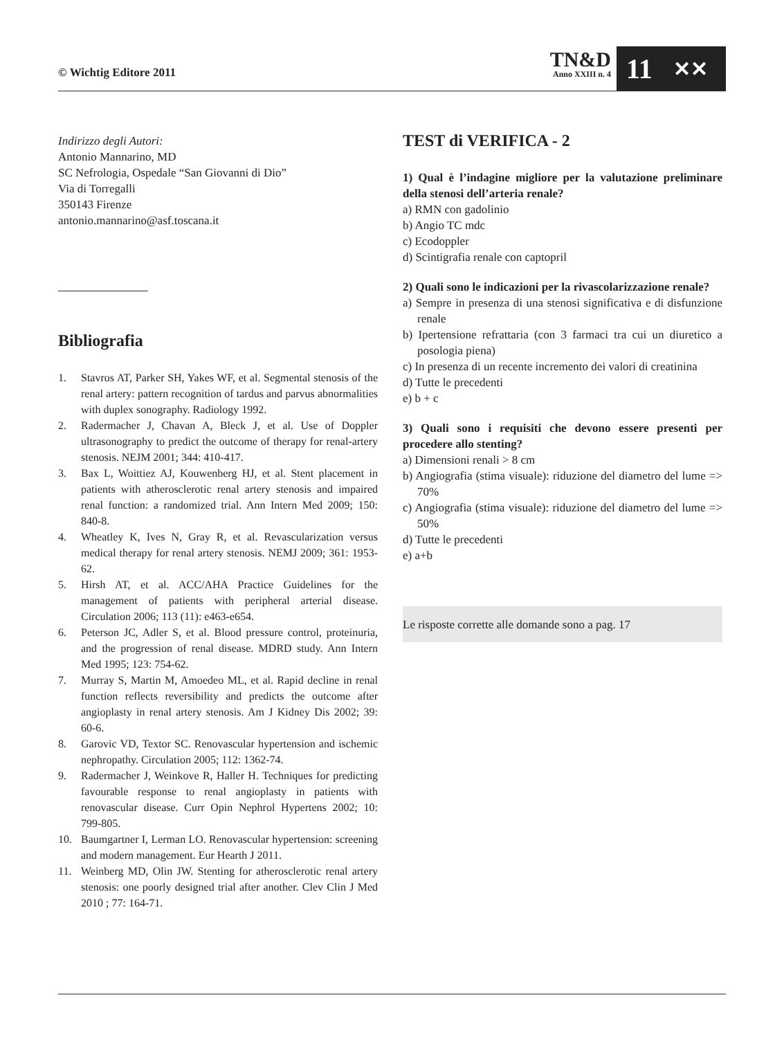© Wichtig Editore 2011
TN&D
Anno XXIII n. 4
11 ✕✕
Indirizzo degli Autori:
Antonio Mannarino, MD
SC Nefrologia, Ospedale “San Giovanni di Dio”
Via di Torregalli
350143 Firenze
antonio.mannarino@asf.toscana.it
Bibliografia
1. Stavros AT, Parker SH, Yakes WF, et al. Segmental stenosis of the renal artery: pattern recognition of tardus and parvus abnormalities with duplex sonography. Radiology 1992.
2. Radermacher J, Chavan A, Bleck J, et al. Use of Doppler ultrasonography to predict the outcome of therapy for renal-artery stenosis. NEJM 2001; 344: 410-417.
3. Bax L, Woittiez AJ, Kouwenberg HJ, et al. Stent placement in patients with atherosclerotic renal artery stenosis and impaired renal function: a randomized trial. Ann Intern Med 2009; 150: 840-8.
4. Wheatley K, Ives N, Gray R, et al. Revascularization versus medical therapy for renal artery stenosis. NEMJ 2009; 361: 1953-62.
5. Hirsh AT, et al. ACC/AHA Practice Guidelines for the management of patients with peripheral arterial disease. Circulation 2006; 113 (11): e463-e654.
6. Peterson JC, Adler S, et al. Blood pressure control, proteinuria, and the progression of renal disease. MDRD study. Ann Intern Med 1995; 123: 754-62.
7. Murray S, Martin M, Amoedeo ML, et al. Rapid decline in renal function reflects reversibility and predicts the outcome after angioplasty in renal artery stenosis. Am J Kidney Dis 2002; 39: 60-6.
8. Garovic VD, Textor SC. Renovascular hypertension and ischemic nephropathy. Circulation 2005; 112: 1362-74.
9. Radermacher J, Weinkove R, Haller H. Techniques for predicting favourable response to renal angioplasty in patients with renovascular disease. Curr Opin Nephrol Hypertens 2002; 10: 799-805.
10. Baumgartner I, Lerman LO. Renovascular hypertension: screening and modern management. Eur Hearth J 2011.
11. Weinberg MD, Olin JW. Stenting for atherosclerotic renal artery stenosis: one poorly designed trial after another. Clev Clin J Med 2010 ; 77: 164-71.
TEST di VERIFICA - 2
1) Qual è l’indagine migliore per la valutazione preliminare della stenosi dell’arteria renale?
a) RMN con gadolinio
b) Angio TC mdc
c) Ecodoppler
d) Scintigrafia renale con captopril
2) Quali sono le indicazioni per la rivascolarizzazione renale?
a) Sempre in presenza di una stenosi significativa e di disfunzione renale
b) Ipertensione refrattaria (con 3 farmaci tra cui un diuretico a posologia piena)
c) In presenza di un recente incremento dei valori di creatinina
d) Tutte le precedenti
e) b + c
3) Quali sono i requisiti che devono essere presenti per procedere allo stenting?
a) Dimensioni renali > 8 cm
b) Angiografia (stima visuale): riduzione del diametro del lume => 70%
c) Angiografia (stima visuale): riduzione del diametro del lume => 50%
d) Tutte le precedenti
e) a+b
Le risposte corrette alle domande sono a pag. 17